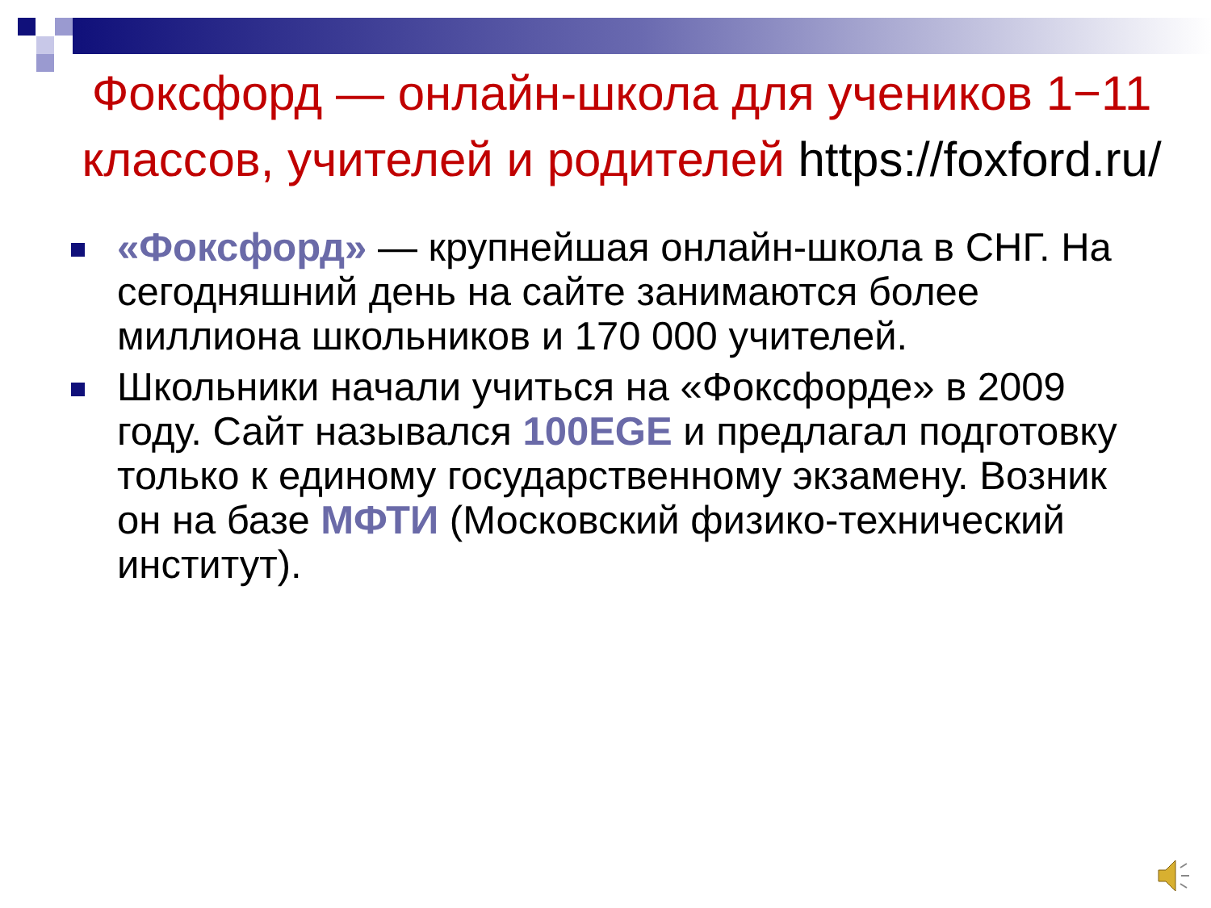Фоксфорд — онлайн-школа для учеников 1−11 классов, учителей и родителей https://foxford.ru/
«Фоксфорд» — крупнейшая онлайн-школа в СНГ. На сегодняшний день на сайте занимаются более миллиона школьников и 170 000 учителей.
Школьники начали учиться на «Фоксфорде» в 2009 году. Сайт назывался 100EGE и предлагал подготовку только к единому государственному экзамену. Возник он на базе МФТИ (Московский физико-технический институт).